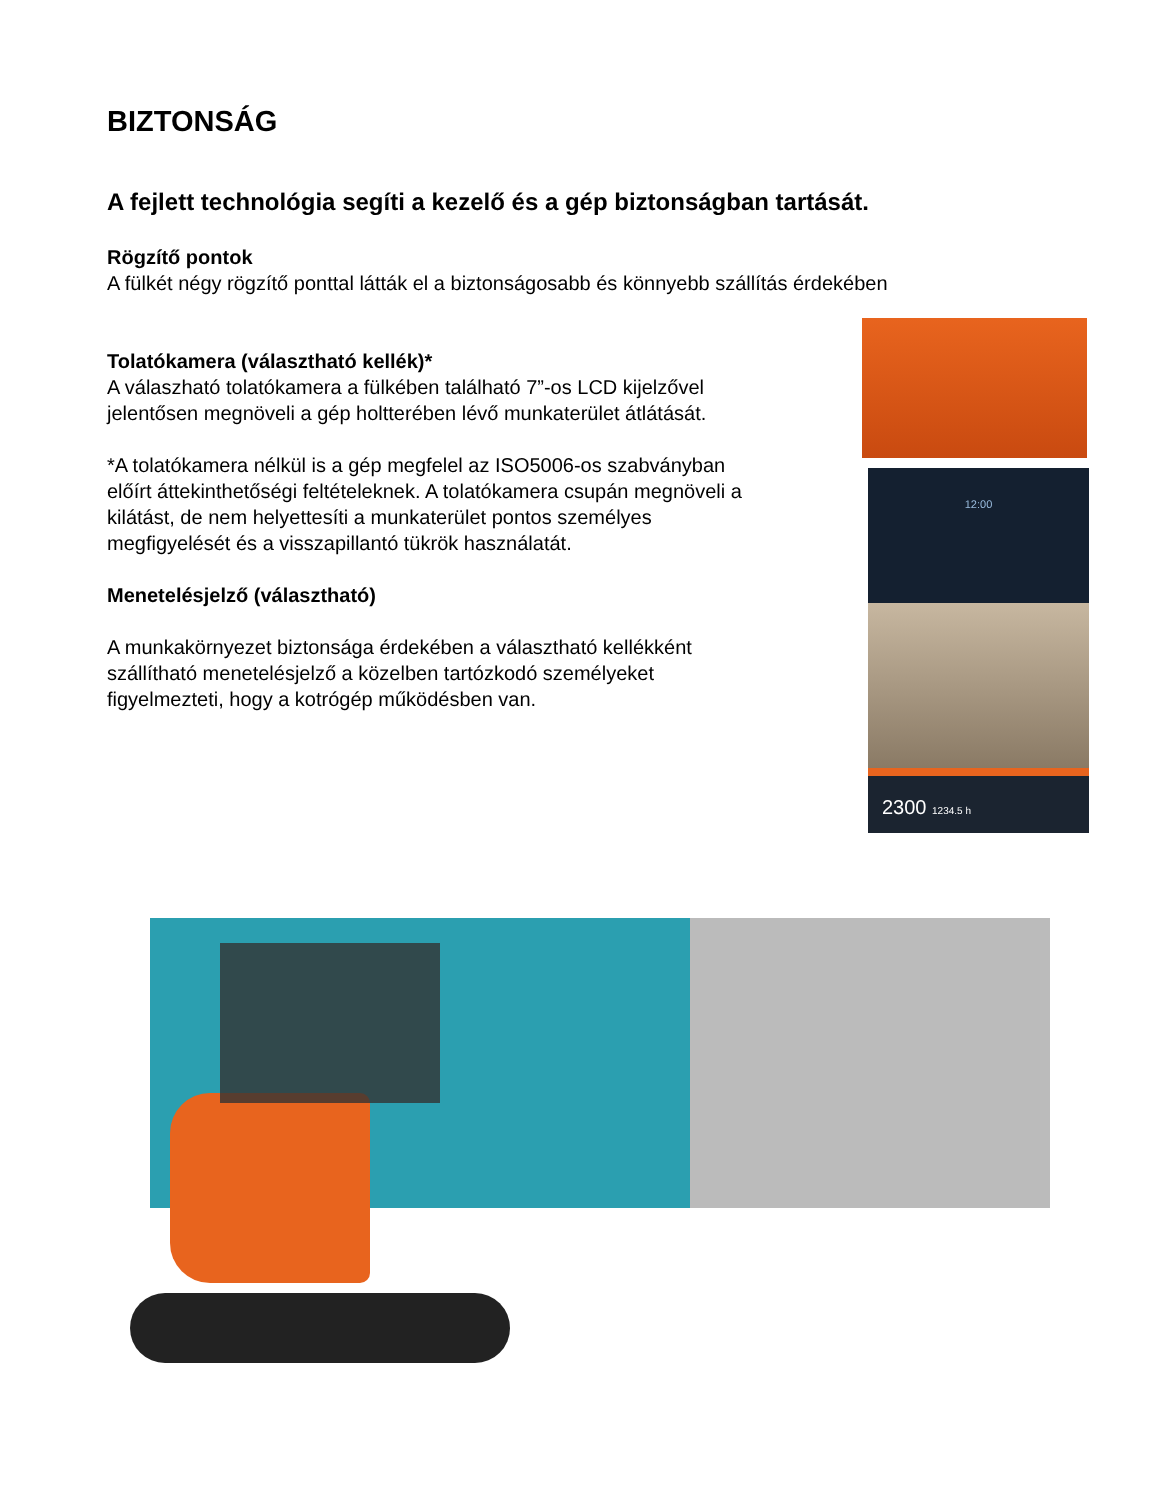BIZTONSÁG
A fejlett technológia segíti a kezelő és a gép biztonságban tartását.
Rögzítő pontok
A fülkét négy rögzítő ponttal látták el a biztonságosabb és könnyebb szállítás érdekében
Tolatókamera (választható kellék)*
A válaszható tolatókamera a fülkében található 7”-os LCD kijelzővel jelentősen megnöveli a gép holtterében lévő munkaterület átlátását.
*A tolatókamera nélkül is a gép megfelel az ISO5006-os szabványban előírt áttekinthetőségi feltételeknek. A tolatókamera csupán megnöveli a kilátást, de nem helyettesíti a munkaterület pontos személyes megfigyelését és a visszapillantó tükrök használatát.
Menetelésjelző (választható)
A munkakörnyezet biztonsága érdekében a választható kellékként szállítható menetelésjelző a közelben tartózkodó személyeket figyelmezteti, hogy a kotrógép működésben van.
12:00
2300 1234.5 h